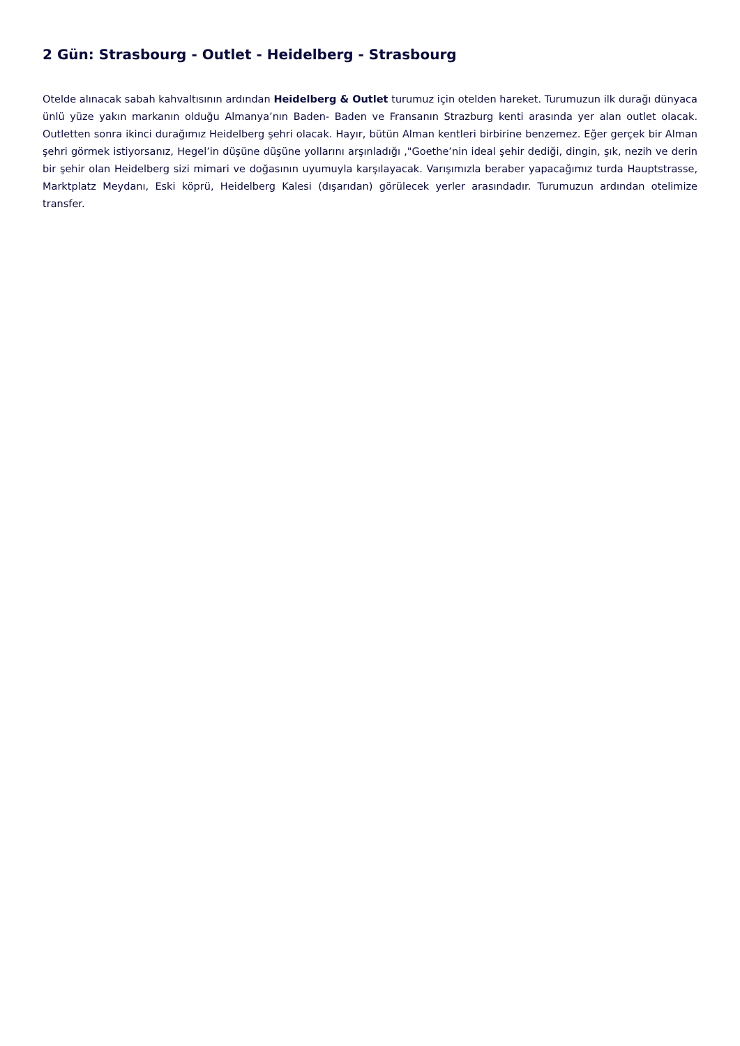2 Gün: Strasbourg - Outlet - Heidelberg - Strasbourg
Otelde alınacak sabah kahvaltısının ardından Heidelberg & Outlet turumuz için otelden hareket. Turumuzun ilk durağı dünyaca ünlü yüze yakın markanın olduğu Almanya’nın Baden- Baden ve Fransanın Strazburg kenti arasında yer alan outlet olacak. Outletten sonra ikinci durağımız Heidelberg şehri olacak. Hayır, bütün Alman kentleri birbirine benzemez. Eğer gerçek bir Alman şehri görmek istiyorsanız, Hegel’in düşüne düşüne yollarını arşınladığı ,"Goethe’nin ideal şehir dediği, dingin, şık, nezih ve derin bir şehir olan Heidelberg sizi mimari ve doğasının uyumuyla karşılayacak. Varışımızla beraber yapacağımız turda Hauptstrasse, Marktplatz Meydanı, Eski köprü, Heidelberg Kalesi (dışarıdan) görülecek yerler arasındadır. Turumuzun ardından otelimize transfer.